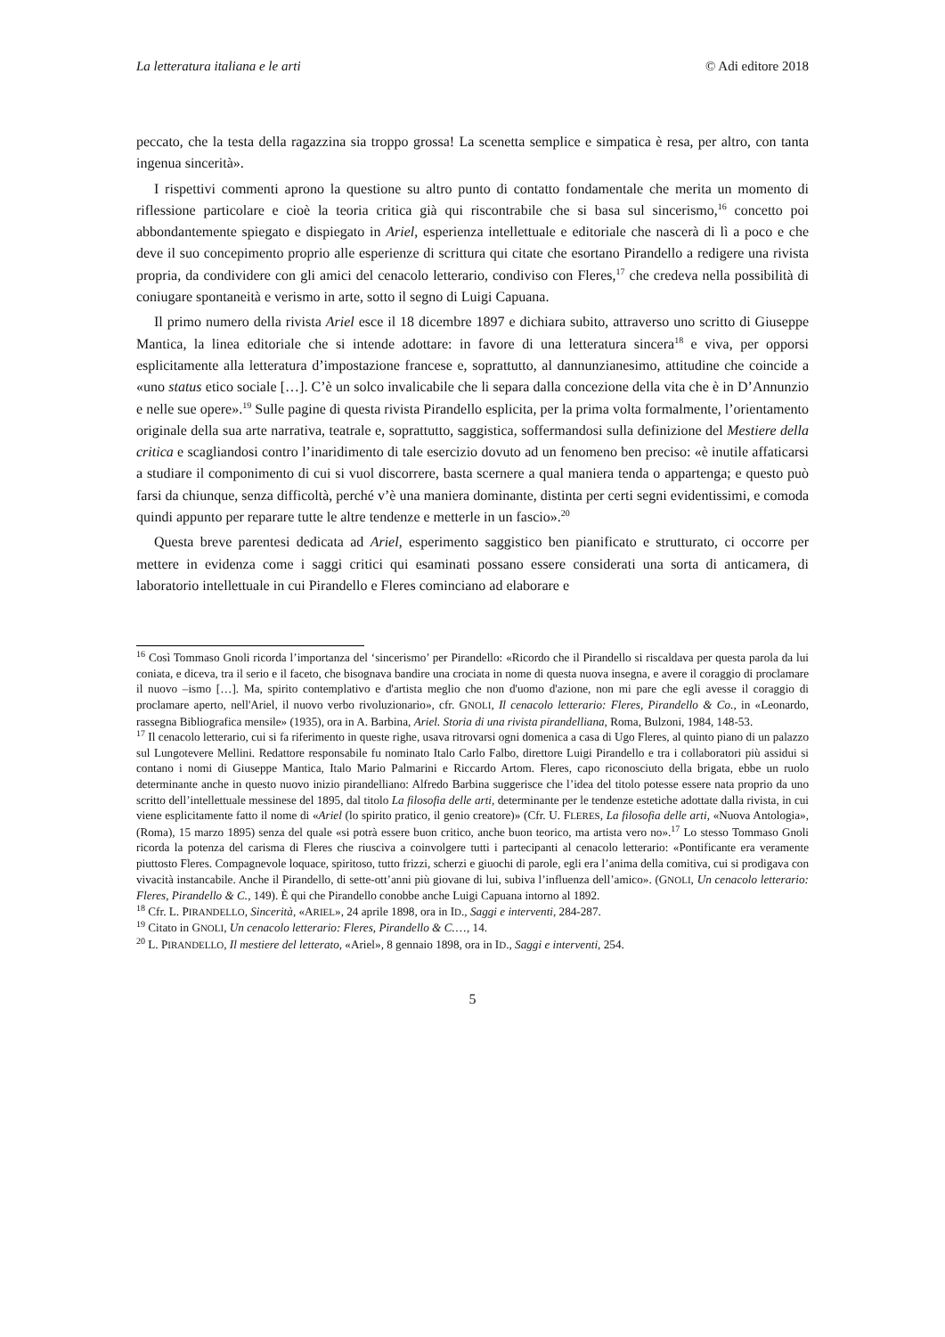La letteratura italiana e le arti © Adi editore 2018
peccato, che la testa della ragazzina sia troppo grossa! La scenetta semplice e simpatica è resa, per altro, con tanta ingenua sincerità».
I rispettivi commenti aprono la questione su altro punto di contatto fondamentale che merita un momento di riflessione particolare e cioè la teoria critica già qui riscontrabile che si basa sul sincerismo,<sup>16</sup> concetto poi abbondantemente spiegato e dispiegato in Ariel, esperienza intellettuale e editoriale che nascerà di lì a poco e che deve il suo concepimento proprio alle esperienze di scrittura qui citate che esortano Pirandello a redigere una rivista propria, da condividere con gli amici del cenacolo letterario, condiviso con Fleres,<sup>17</sup> che credeva nella possibilità di coniugare spontaneità e verismo in arte, sotto il segno di Luigi Capuana.
Il primo numero della rivista Ariel esce il 18 dicembre 1897 e dichiara subito, attraverso uno scritto di Giuseppe Mantica, la linea editoriale che si intende adottare: in favore di una letteratura sincera<sup>18</sup> e viva, per opporsi esplicitamente alla letteratura d’impostazione francese e, soprattutto, al dannunzianesimo, attitudine che coincide a «uno status etico sociale […]. C’è un solco invalicabile che li separa dalla concezione della vita che è in D’Annunzio e nelle sue opere».<sup>19</sup> Sulle pagine di questa rivista Pirandello esplicita, per la prima volta formalmente, l’orientamento originale della sua arte narrativa, teatrale e, soprattutto, saggistica, soffermandosi sulla definizione del Mestiere della critica e scagliandosi contro l’inaridimento di tale esercizio dovuto ad un fenomeno ben preciso: «è inutile affaticarsi a studiare il componimento di cui si vuol discorrere, basta scernere a qual maniera tenda o appartenga; e questo può farsi da chiunque, senza difficoltà, perché v’è una maniera dominante, distinta per certi segni evidentissimi, e comoda quindi appunto per reparare tutte le altre tendenze e metterle in un fascio».<sup>20</sup>
Questa breve parentesi dedicata ad Ariel, esperimento saggistico ben pianificato e strutturato, ci occorre per mettere in evidenza come i saggi critici qui esaminati possano essere considerati una sorta di anticamera, di laboratorio intellettuale in cui Pirandello e Fleres cominciano ad elaborare e
<sup>16</sup> Così Tommaso Gnoli ricorda l’importanza del ‘sincerismo’ per Pirandello: «Ricordo che il Pirandello si riscaldava per questa parola da lui coniata, e diceva, tra il serio e il faceto, che bisognava bandire una crociata in nome di questa nuova insegna, e avere il coraggio di proclamare il nuovo –ismo […]. Ma, spirito contemplativo e d'artista meglio che non d'uomo d'azione, non mi pare che egli avesse il coraggio di proclamare aperto, nell'Ariel, il nuovo verbo rivoluzionario», cfr. GNOLI, Il cenacolo letterario: Fleres, Pirandello & Co., in «Leonardo, rassegna Bibliografica mensile» (1935), ora in A. Barbina, Ariel. Storia di una rivista pirandelliana, Roma, Bulzoni, 1984, 148-53.
<sup>17</sup> Il cenacolo letterario, cui si fa riferimento in queste righe, usava ritrovarsi ogni domenica a casa di Ugo Fleres, al quinto piano di un palazzo sul Lungotevere Mellini. Redattore responsabile fu nominato Italo Carlo Falbo, direttore Luigi Pirandello e tra i collaboratori più assidui si contano i nomi di Giuseppe Mantica, Italo Mario Palmarini e Riccardo Artom. Fleres, capo riconosciuto della brigata, ebbe un ruolo determinante anche in questo nuovo inizio pirandelliano: Alfredo Barbina suggerisce che l’idea del titolo potesse essere nata proprio da uno scritto dell’intellettuale messinese del 1895, dal titolo La filosofia delle arti, determinante per le tendenze estetiche adottate dalla rivista, in cui viene esplicitamente fatto il nome di «Ariel (lo spirito pratico, il genio creatore)» (Cfr. U. FLERES, La filosofia delle arti, «Nuova Antologia», (Roma), 15 marzo 1895) senza del quale «si potrà essere buon critico, anche buon teorico, ma artista vero no».<sup>17</sup> Lo stesso Tommaso Gnoli ricorda la potenza del carisma di Fleres che riusciva a coinvolgere tutti i partecipanti al cenacolo letterario: «Pontificante era veramente piuttosto Fleres. Compagnevole loquace, spiritoso, tutto frizzi, scherzi e giuochi di parole, egli era l’anima della comitiva, cui si prodigava con vivacità instancabile. Anche il Pirandello, di sette-ott’anni più giovane di lui, subiva l’influenza dell’amico». (GNOLI, Un cenacolo letterario: Fleres, Pirandello & C., 149). È qui che Pirandello conobbe anche Luigi Capuana intorno al 1892.
<sup>18</sup> Cfr. L. PIRANDELLO, Sincerità, «ARIEL», 24 aprile 1898, ora in ID., Saggi e interventi, 284-287.
<sup>19</sup> Citato in GNOLI, Un cenacolo letterario: Fleres, Pirandello & C.…, 14.
<sup>20</sup> L. PIRANDELLO, Il mestiere del letterato, «Ariel», 8 gennaio 1898, ora in ID., Saggi e interventi, 254.
5